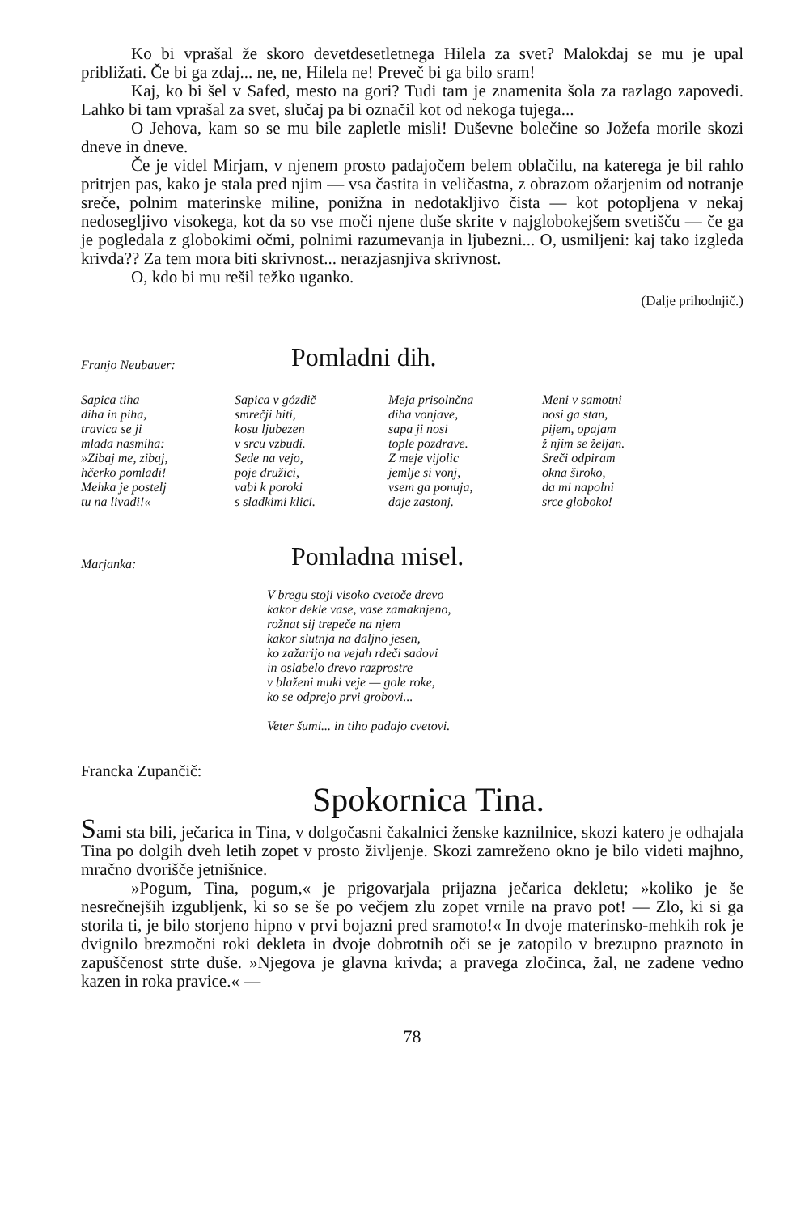Ko bi vprašal že skoro devetdesetletnega Hilela za svet? Malokdaj se mu je upal približati. Če bi ga zdaj... ne, ne, Hilela ne! Preveč bi ga bilo sram!
Kaj, ko bi šel v Safed, mesto na gori? Tudi tam je znamenita šola za razlago zapovedi. Lahko bi tam vprašal za svet, slučaj pa bi označil kot od nekoga tujega...
O Jehova, kam so se mu bile zapletle misli! Duševne bolečine so Jožefa morile skozi dneve in dneve.
Če je videl Mirjam, v njenem prosto padajočem belem oblačilu, na katerega je bil rahlo pritrjen pas, kako je stala pred njim — vsa častita in veličastna, z obrazom ožarjenim od notranje sreče, polnim materinske miline, ponižna in nedotakljivo čista — kot potopljena v nekaj nedosegljivo visokega, kot da so vse moči njene duše skrite v najglobokejšem svetišču — če ga je pogledala z globokimi očmi, polnimi razumevanja in ljubezni... O, usmiljeni: kaj tako izgleda krivda?? Za tem mora biti skrivnost... nerazjasnjiva skrivnost.
O, kdo bi mu rešil težko uganko.
(Dalje prihodnjič.)
Franjo Neubauer:
Pomladni dih.
Sapica tiha
diha in piha,
travica se ji
mlada nasmiha:
»Zibaj me, zibaj,
hčerko pomladi!
Mehka je postelj
tu na livadi!«
Sapica v gózdič
smrečji hití,
kosu ljubezen
v srcu vzbudí.
Sede na vejo,
poje družici,
vabi k poroki
s sladkimi klici.
Meja prisolnčna
diha vonjave,
sapa ji nosi
tople pozdrave.
Z meje vijolic
jemlje si vonj,
vsem ga ponuja,
daje zastonj.
Meni v samotni
nosi ga stan,
pijem, opajam
ž njim se željan.
Sreči odpiram
okna široko,
da mi napolni
srce globoko!
Marjanka:
Pomladna misel.
V bregu stoji visoko cvetoče drevo
kakor dekle vase, vase zamaknjeno,
rožnat sij trepeče na njem
kakor slutnja na daljno jesen,
ko zažarijo na vejah rdeči sadovi
in oslabelo drevo razprostre
v blaženi muki veje — gole roke,
ko se odprejo prvi grobovi...
Veter šumi... in tiho padajo cvetovi.
Francka Zupančič:
Spokornica Tina.
Sami sta bili, ječarica in Tina, v dolgočasni čakalnici ženske kaznilnice, skozi katero je odhajala Tina po dolgih dveh letih zopet v prosto življenje. Skozi zamreženo okno je bilo videti majhno, mračno dvorišče jetnišnice.
»Pogum, Tina, pogum,« je prigovarjala prijazna ječarica dekletu; »koliko je še nesrečnejših izgubljenk, ki so se še po večjem zlu zopet vrnile na pravo pot! — Zlo, ki si ga storila ti, je bilo storjeno hipno v prvi bojazni pred sramoto!« In dvoje materinsko-mehkih rok je dvignilo brezmočni roki dekleta in dvoje dobrotnih oči se je zatopilo v brezupno praznoto in zapuščenost strte duše. »Njegova je glavna krivda; a pravega zločinca, žal, ne zadene vedno kazen in roka pravice.« —
78